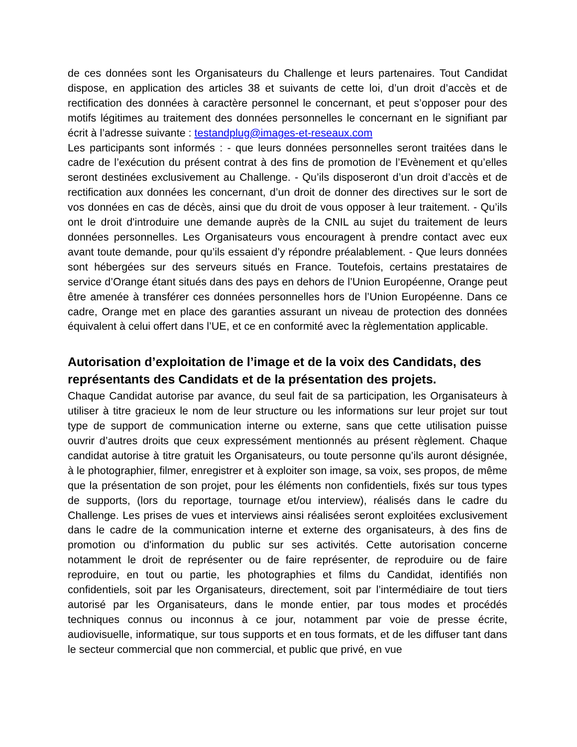de ces données sont les Organisateurs du Challenge et leurs partenaires. Tout Candidat dispose, en application des articles 38 et suivants de cette loi, d’un droit d’accès et de rectification des données à caractère personnel le concernant, et peut s’opposer pour des motifs légitimes au traitement des données personnelles le concernant en le signifiant par écrit à l’adresse suivante : testandplug@images-et-reseaux.com
Les participants sont informés : - que leurs données personnelles seront traitées dans le cadre de l’exécution du présent contrat à des fins de promotion de l’Evènement et qu’elles seront destinées exclusivement au Challenge. - Qu’ils disposeront d’un droit d’accès et de rectification aux données les concernant, d’un droit de donner des directives sur le sort de vos données en cas de décès, ainsi que du droit de vous opposer à leur traitement. - Qu’ils ont le droit d'introduire une demande auprès de la CNIL au sujet du traitement de leurs données personnelles. Les Organisateurs vous encouragent à prendre contact avec eux avant toute demande, pour qu’ils essaient d’y répondre préalablement. - Que leurs données sont hébergées sur des serveurs situés en France. Toutefois, certains prestataires de service d’Orange étant situés dans des pays en dehors de l’Union Européenne, Orange peut être amenée à transférer ces données personnelles hors de l’Union Européenne. Dans ce cadre, Orange met en place des garanties assurant un niveau de protection des données équivalent à celui offert dans l’UE, et ce en conformité avec la règlementation applicable.
Autorisation d’exploitation de l’image et de la voix des Candidats, des représentants des Candidats et de la présentation des projets.
Chaque Candidat autorise par avance, du seul fait de sa participation, les Organisateurs à utiliser à titre gracieux le nom de leur structure ou les informations sur leur projet sur tout type de support de communication interne ou externe, sans que cette utilisation puisse ouvrir d’autres droits que ceux expressément mentionnés au présent règlement. Chaque candidat autorise à titre gratuit les Organisateurs, ou toute personne qu’ils auront désignée, à le photographier, filmer, enregistrer et à exploiter son image, sa voix, ses propos, de même que la présentation de son projet, pour les éléments non confidentiels, fixés sur tous types de supports, (lors du reportage, tournage et/ou interview), réalisés dans le cadre du Challenge. Les prises de vues et interviews ainsi réalisées seront exploitées exclusivement dans le cadre de la communication interne et externe des organisateurs, à des fins de promotion ou d'information du public sur ses activités. Cette autorisation concerne notamment le droit de représenter ou de faire représenter, de reproduire ou de faire reproduire, en tout ou partie, les photographies et films du Candidat, identifiés non confidentiels, soit par les Organisateurs, directement, soit par l’intermédiaire de tout tiers autorisé par les Organisateurs, dans le monde entier, par tous modes et procédés techniques connus ou inconnus à ce jour, notamment par voie de presse écrite, audiovisuelle, informatique, sur tous supports et en tous formats, et de les diffuser tant dans le secteur commercial que non commercial, et public que privé, en vue